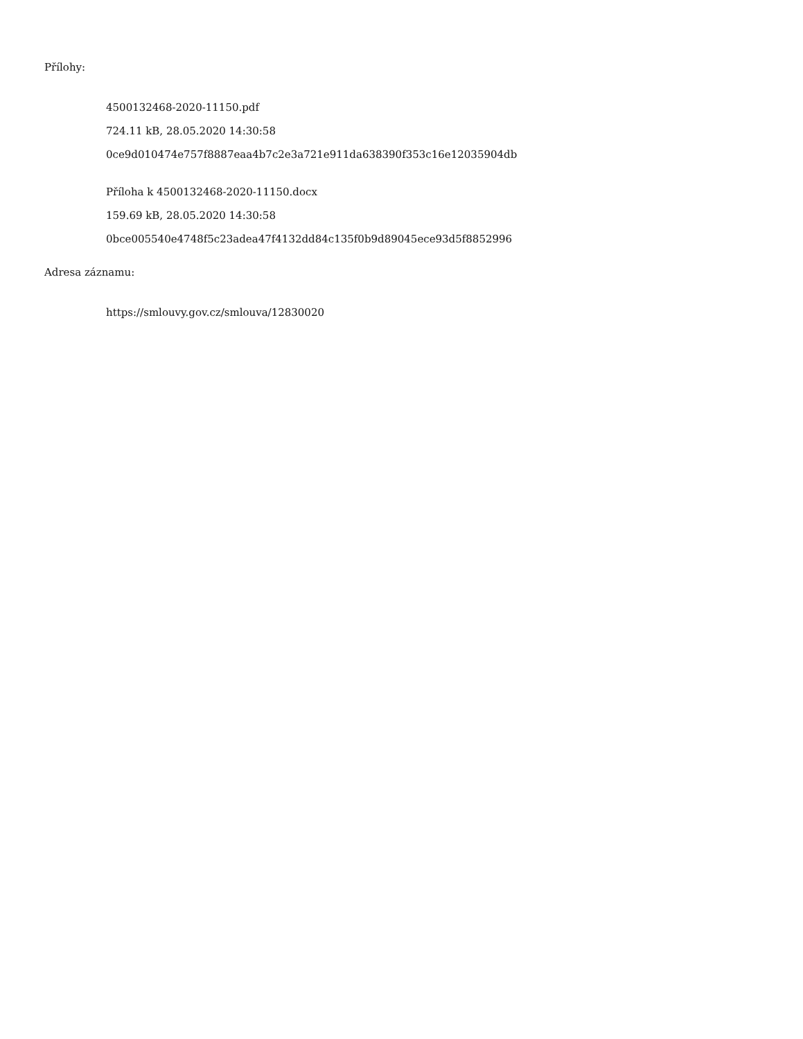Přílohy:
4500132468-2020-11150.pdf
724.11 kB, 28.05.2020 14:30:58
0ce9d010474e757f8887eaa4b7c2e3a721e911da638390f353c16e12035904db
Příloha k 4500132468-2020-11150.docx
159.69 kB, 28.05.2020 14:30:58
0bce005540e4748f5c23adea47f4132dd84c135f0b9d89045ece93d5f8852996
Adresa záznamu:
https://smlouvy.gov.cz/smlouva/12830020